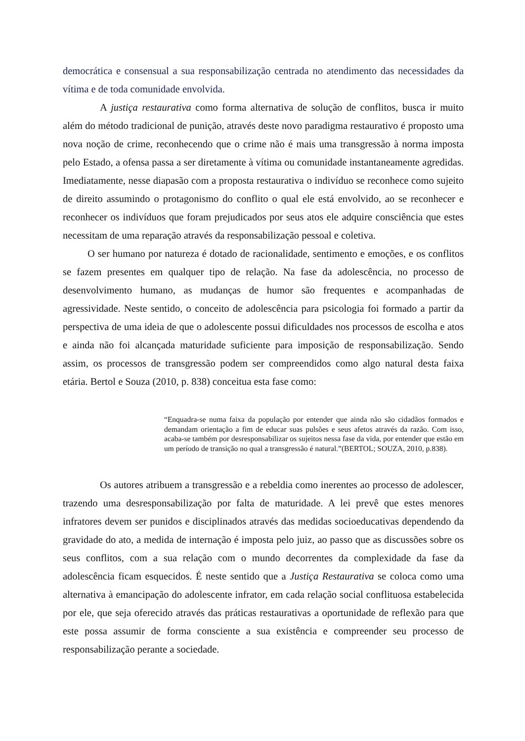democrática e consensual a sua responsabilização centrada no atendimento das necessidades da vítima e de toda comunidade envolvida.
A justiça restaurativa como forma alternativa de solução de conflitos, busca ir muito além do método tradicional de punição, através deste novo paradigma restaurativo é proposto uma nova noção de crime, reconhecendo que o crime não é mais uma transgressão à norma imposta pelo Estado, a ofensa passa a ser diretamente à vítima ou comunidade instantaneamente agredidas. Imediatamente, nesse diapasão com a proposta restaurativa o indivíduo se reconhece como sujeito de direito assumindo o protagonismo do conflito o qual ele está envolvido, ao se reconhecer e reconhecer os indivíduos que foram prejudicados por seus atos ele adquire consciência que estes necessitam de uma reparação através da responsabilização pessoal e coletiva.
O ser humano por natureza é dotado de racionalidade, sentimento e emoções, e os conflitos se fazem presentes em qualquer tipo de relação. Na fase da adolescência, no processo de desenvolvimento humano, as mudanças de humor são frequentes e acompanhadas de agressividade. Neste sentido, o conceito de adolescência para psicologia foi formado a partir da perspectiva de uma ideia de que o adolescente possui dificuldades nos processos de escolha e atos e ainda não foi alcançada maturidade suficiente para imposição de responsabilização. Sendo assim, os processos de transgressão podem ser compreendidos como algo natural desta faixa etária. Bertol e Souza (2010, p. 838) conceitua esta fase como:
“Enquadra-se numa faixa da população por entender que ainda não são cidadãos formados e demandam orientação a fim de educar suas pulsões e seus afetos através da razão. Com isso, acaba-se também por desresponsabilizar os sujeitos nessa fase da vida, por entender que estão em um período de transição no qual a transgressão é natural.”(BERTOL; SOUZA, 2010, p.838).
Os autores atribuem a transgressão e a rebeldia como inerentes ao processo de adolescer, trazendo uma desresponsabilização por falta de maturidade. A lei prevê que estes menores infratores devem ser punidos e disciplinados através das medidas socioeducativas dependendo da gravidade do ato, a medida de internação é imposta pelo juiz, ao passo que as discussões sobre os seus conflitos, com a sua relação com o mundo decorrentes da complexidade da fase da adolescência ficam esquecidos. É neste sentido que a Justiça Restaurativa se coloca como uma alternativa à emancipação do adolescente infrator, em cada relação social conflituosa estabelecida por ele, que seja oferecido através das práticas restaurativas a oportunidade de reflexão para que este possa assumir de forma consciente a sua existência e compreender seu processo de responsabilização perante a sociedade.